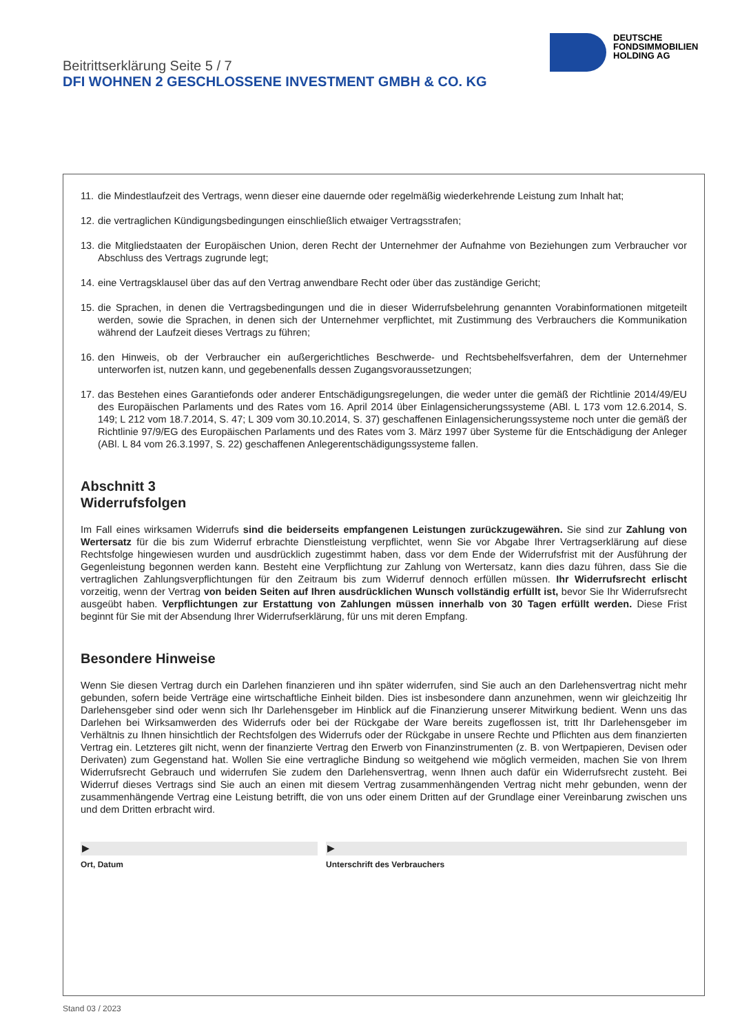DEUTSCHE
FONDSIMMOBILIEN
HOLDING AG
Beitrittserklärung Seite 5 / 7
DFI WOHNEN 2 GESCHLOSSENE INVESTMENT GMBH & CO. KG
11. die Mindestlaufzeit des Vertrags, wenn dieser eine dauernde oder regelmäßig wiederkehrende Leistung zum Inhalt hat;
12. die vertraglichen Kündigungsbedingungen einschließlich etwaiger Vertragsstrafen;
13. die Mitgliedstaaten der Europäischen Union, deren Recht der Unternehmer der Aufnahme von Beziehungen zum Verbraucher vor Abschluss des Vertrags zugrunde legt;
14. eine Vertragsklausel über das auf den Vertrag anwendbare Recht oder über das zuständige Gericht;
15. die Sprachen, in denen die Vertragsbedingungen und die in dieser Widerrufsbelehrung genannten Vorabinformationen mitgeteilt werden, sowie die Sprachen, in denen sich der Unternehmer verpflichtet, mit Zustimmung des Verbrauchers die Kommunikation während der Laufzeit dieses Vertrags zu führen;
16. den Hinweis, ob der Verbraucher ein außergerichtliches Beschwerde- und Rechtsbehelfsverfahren, dem der Unternehmer unterworfen ist, nutzen kann, und gegebenenfalls dessen Zugangsvoraussetzungen;
17. das Bestehen eines Garantiefonds oder anderer Entschädigungsregelungen, die weder unter die gemäß der Richtlinie 2014/49/EU des Europäischen Parlaments und des Rates vom 16. April 2014 über Einlagensicherungssysteme (ABl. L 173 vom 12.6.2014, S. 149; L 212 vom 18.7.2014, S. 47; L 309 vom 30.10.2014, S. 37) geschaffenen Einlagensicherungssysteme noch unter die gemäß der Richtlinie 97/9/EG des Europäischen Parlaments und des Rates vom 3. März 1997 über Systeme für die Entschädigung der Anleger (ABl. L 84 vom 26.3.1997, S. 22) geschaffenen Anlegerentschädigungssysteme fallen.
Abschnitt 3
Widerrufsfolgen
Im Fall eines wirksamen Widerrufs sind die beiderseits empfangenen Leistungen zurückzugewähren. Sie sind zur Zahlung von Wertersatz für die bis zum Widerruf erbrachte Dienstleistung verpflichtet, wenn Sie vor Abgabe Ihrer Vertragserklärung auf diese Rechtsfolge hingewiesen wurden und ausdrücklich zugestimmt haben, dass vor dem Ende der Widerrufsfrist mit der Ausführung der Gegenleistung begonnen werden kann. Besteht eine Verpflichtung zur Zahlung von Wertersatz, kann dies dazu führen, dass Sie die vertraglichen Zahlungsverpflichtungen für den Zeitraum bis zum Widerruf dennoch erfüllen müssen. Ihr Widerrufsrecht erlischt vorzeitig, wenn der Vertrag von beiden Seiten auf Ihren ausdrücklichen Wunsch vollständig erfüllt ist, bevor Sie Ihr Widerrufsrecht ausgeübt haben. Verpflichtungen zur Erstattung von Zahlungen müssen innerhalb von 30 Tagen erfüllt werden. Diese Frist beginnt für Sie mit der Absendung Ihrer Widerrufserklärung, für uns mit deren Empfang.
Besondere Hinweise
Wenn Sie diesen Vertrag durch ein Darlehen finanzieren und ihn später widerrufen, sind Sie auch an den Darlehensvertrag nicht mehr gebunden, sofern beide Verträge eine wirtschaftliche Einheit bilden. Dies ist insbesondere dann anzunehmen, wenn wir gleichzeitig Ihr Darlehensgeber sind oder wenn sich Ihr Darlehensgeber im Hinblick auf die Finanzierung unserer Mitwirkung bedient. Wenn uns das Darlehen bei Wirksamwerden des Widerrufs oder bei der Rückgabe der Ware bereits zugeflossen ist, tritt Ihr Darlehensgeber im Verhältnis zu Ihnen hinsichtlich der Rechtsfolgen des Widerrufs oder der Rückgabe in unsere Rechte und Pflichten aus dem finanzierten Vertrag ein. Letzteres gilt nicht, wenn der finanzierte Vertrag den Erwerb von Finanzinstrumenten (z. B. von Wertpapieren, Devisen oder Derivaten) zum Gegenstand hat. Wollen Sie eine vertragliche Bindung so weitgehend wie möglich vermeiden, machen Sie von Ihrem Widerrufsrecht Gebrauch und widerrufen Sie zudem den Darlehensvertrag, wenn Ihnen auch dafür ein Widerrufsrecht zusteht. Bei Widerruf dieses Vertrags sind Sie auch an einen mit diesem Vertrag zusammenhängenden Vertrag nicht mehr gebunden, wenn der zusammenhängende Vertrag eine Leistung betrifft, die von uns oder einem Dritten auf der Grundlage einer Vereinbarung zwischen uns und dem Dritten erbracht wird.
▶
Ort, Datum
▶
Unterschrift des Verbrauchers
Stand 03 / 2023